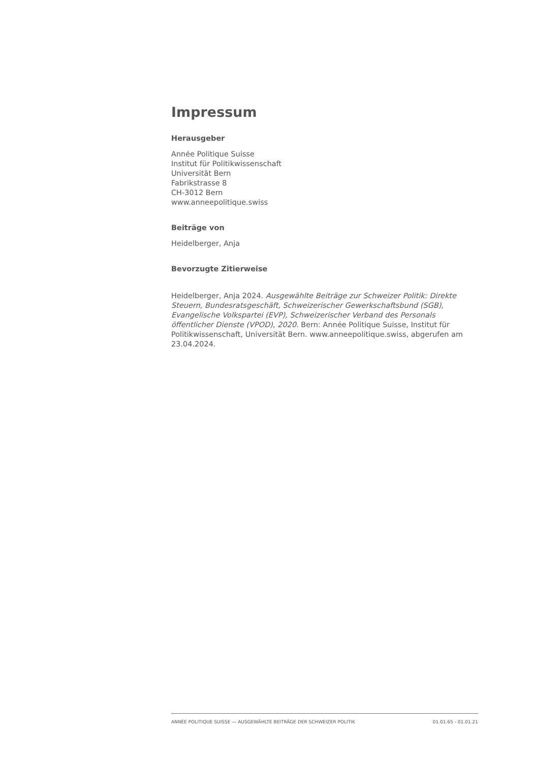Impressum
Herausgeber
Année Politique Suisse
Institut für Politikwissenschaft
Universität Bern
Fabrikstrasse 8
CH-3012 Bern
www.anneepolitique.swiss
Beiträge von
Heidelberger, Anja
Bevorzugte Zitierweise
Heidelberger, Anja 2024. Ausgewählte Beiträge zur Schweizer Politik: Direkte Steuern, Bundesratsgeschäft, Schweizerischer Gewerkschaftsbund (SGB), Evangelische Volkspartei (EVP), Schweizerischer Verband des Personals öffentlicher Dienste (VPOD), 2020. Bern: Année Politique Suisse, Institut für Politikwissenschaft, Universität Bern. www.anneepolitique.swiss, abgerufen am 23.04.2024.
ANNÉE POLITIQUE SUISSE — AUSGEWÄHLTE BEITRÄGE DER SCHWEIZER POLITIK 01.01.65 - 01.01.21